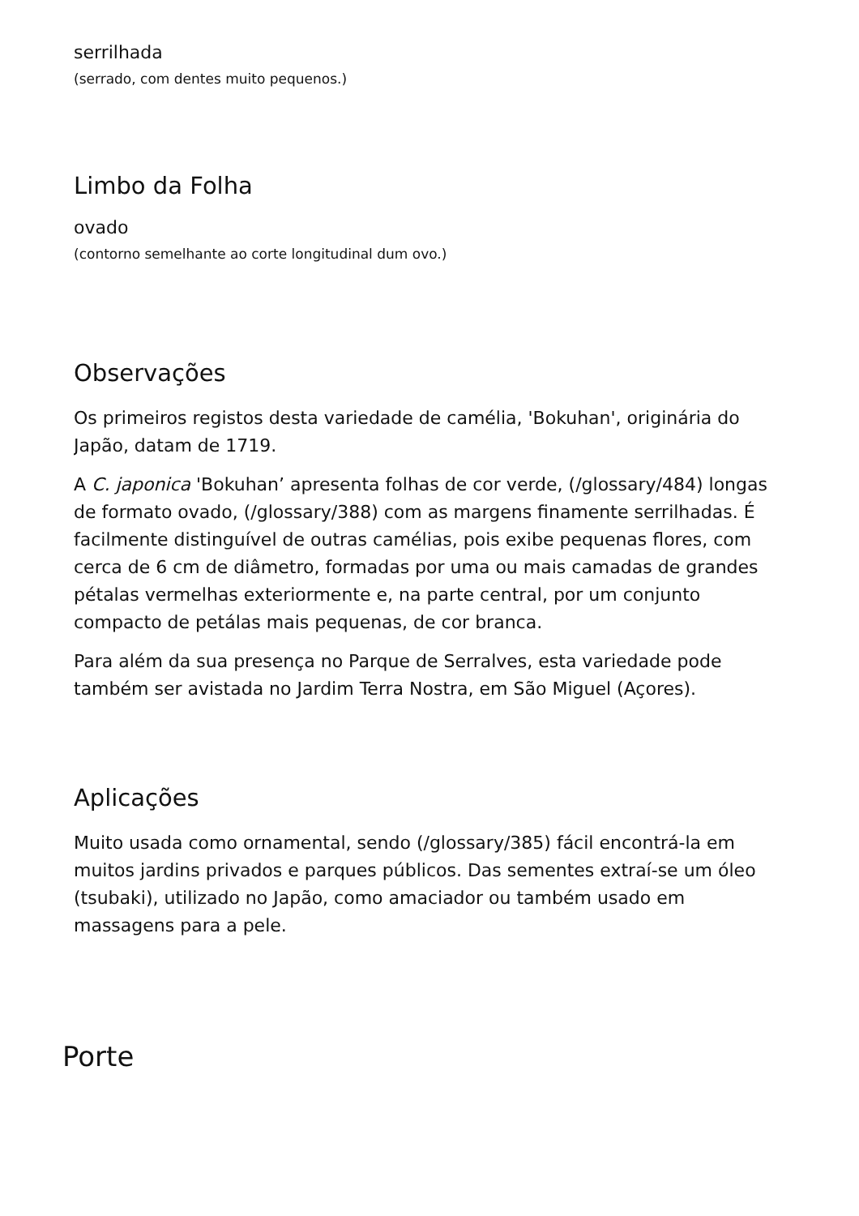serrilhada
(serrado, com dentes muito pequenos.)
Limbo da Folha
ovado
(contorno semelhante ao corte longitudinal dum ovo.)
Observações
Os primeiros registos desta variedade de camélia, 'Bokuhan', originária do
Japão, datam de 1719.
A C. japonica 'Bokuhan’ apresenta folhas de cor verde, (/glossary/484) longas
de formato ovado, (/glossary/388) com as margens finamente serrilhadas. É
facilmente distinguível de outras camélias, pois exibe pequenas flores, com
cerca de 6 cm de diâmetro, formadas por uma ou mais camadas de grandes
pétalas vermelhas exteriormente e, na parte central, por um conjunto
compacto de petálas mais pequenas, de cor branca.
Para além da sua presença no Parque de Serralves, esta variedade pode
também ser avistada no Jardim Terra Nostra, em São Miguel (Açores).
Aplicações
Muito usada como ornamental, sendo (/glossary/385) fácil encontrá-la em
muitos jardins privados e parques públicos. Das sementes extraí-se um óleo
(tsubaki), utilizado no Japão, como amaciador ou também usado em
massagens para a pele.
Porte